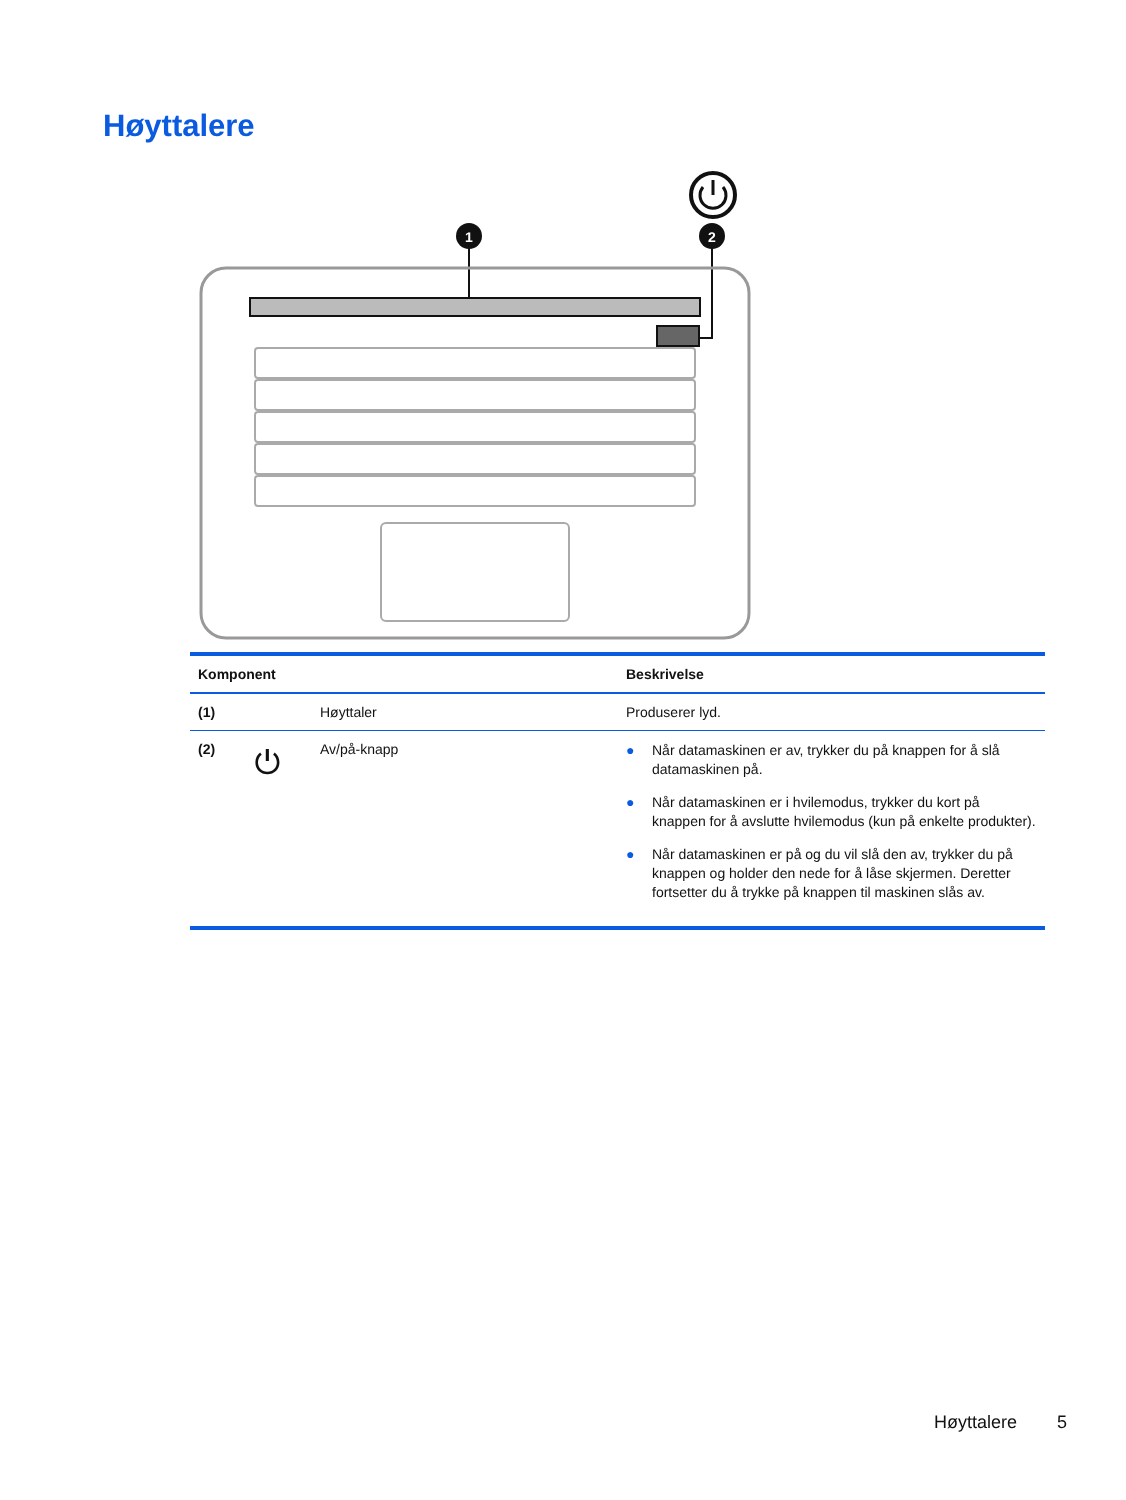Høyttalere
1
2
| Komponent | | | Beskrivelse |
| --- | --- | --- | --- |
| (1) | | Høyttaler | Produserer lyd. |
| (2) | ⏻ | Av/på-knapp | ● Når datamaskinen er av, trykker du på knappen for å slå datamaskinen på. ● Når datamaskinen er i hvilemodus, trykker du kort på knappen for å avslutte hvilemodus (kun på enkelte produkter). ● Når datamaskinen er på og du vil slå den av, trykker du på knappen og holder den nede for å låse skjermen. Deretter fortsetter du å trykke på knappen til maskinen slås av. |
Høyttalere 5